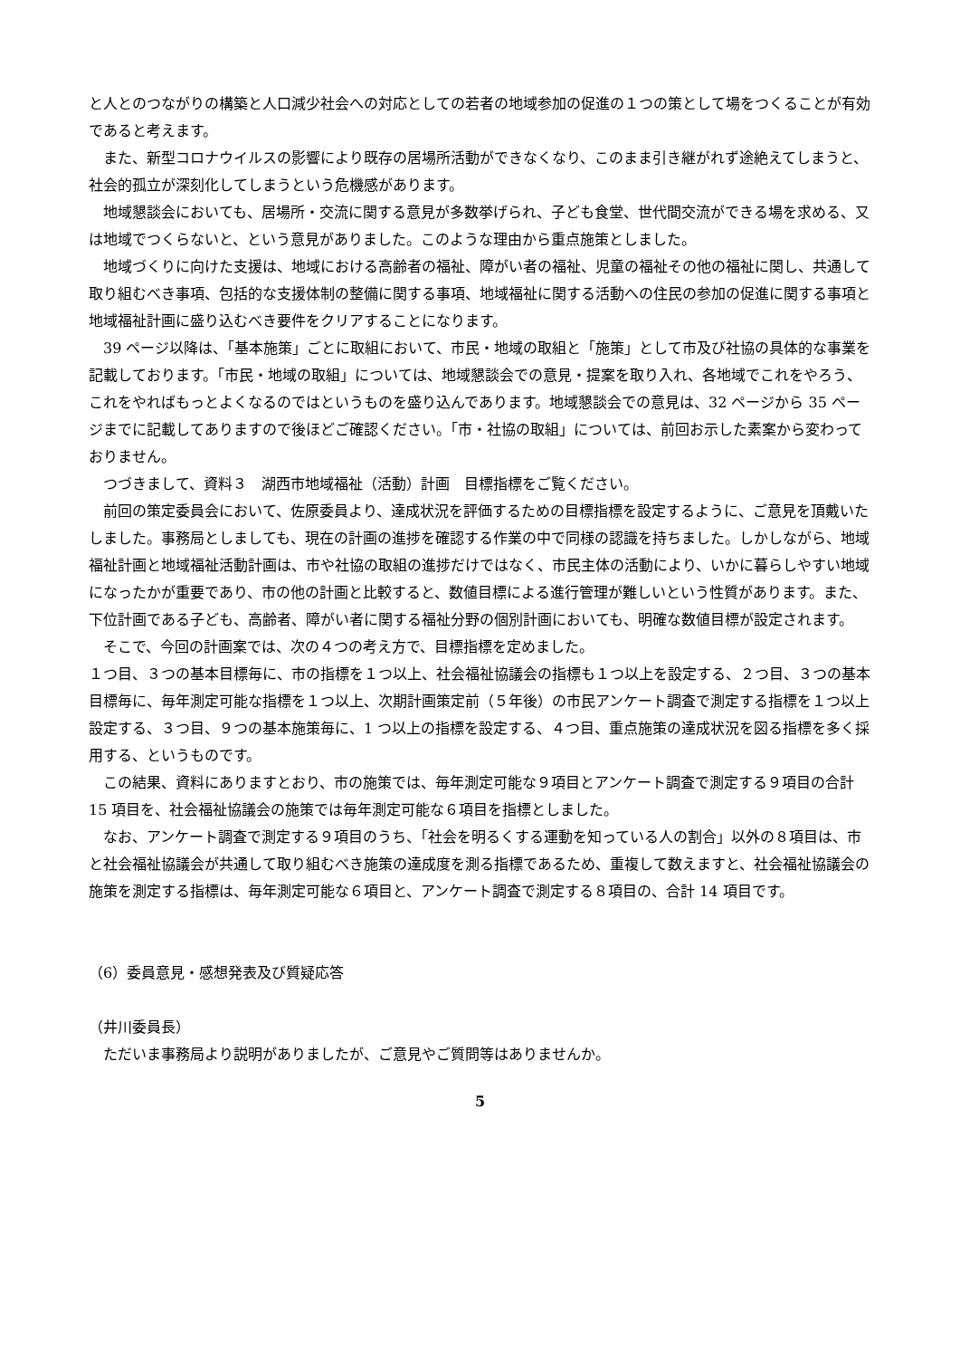と人とのつながりの構築と人口減少社会への対応としての若者の地域参加の促進の１つの策として場をつくることが有効であると考えます。
また、新型コロナウイルスの影響により既存の居場所活動ができなくなり、このまま引き継がれず途絶えてしまうと、社会的孤立が深刻化してしまうという危機感があります。
地域懇談会においても、居場所・交流に関する意見が多数挙げられ、子ども食堂、世代間交流ができる場を求める、又は地域でつくらないと、という意見がありました。このような理由から重点施策としました。
地域づくりに向けた支援は、地域における高齢者の福祉、障がい者の福祉、児童の福祉その他の福祉に関し、共通して取り組むべき事項、包括的な支援体制の整備に関する事項、地域福祉に関する活動への住民の参加の促進に関する事項と地域福祉計画に盛り込むべき要件をクリアすることになります。
39 ページ以降は、「基本施策」ごとに取組において、市民・地域の取組と「施策」として市及び社協の具体的な事業を記載しております。「市民・地域の取組」については、地域懇談会での意見・提案を取り入れ、各地域でこれをやろう、これをやればもっとよくなるのではというものを盛り込んであります。地域懇談会での意見は、32 ページから 35 ページまでに記載してありますので後ほどご確認ください。「市・社協の取組」については、前回お示した素案から変わっておりません。
つづきまして、資料３　湖西市地域福祉（活動）計画　目標指標をご覧ください。
前回の策定委員会において、佐原委員より、達成状況を評価するための目標指標を設定するように、ご意見を頂戴いたしました。事務局としましても、現在の計画の進捗を確認する作業の中で同様の認識を持ちました。しかしながら、地域福祉計画と地域福祉活動計画は、市や社協の取組の進捗だけではなく、市民主体の活動により、いかに暮らしやすい地域になったかが重要であり、市の他の計画と比較すると、数値目標による進行管理が難しいという性質があります。また、下位計画である子ども、高齢者、障がい者に関する福祉分野の個別計画においても、明確な数値目標が設定されます。
そこで、今回の計画案では、次の４つの考え方で、目標指標を定めました。
１つ目、３つの基本目標毎に、市の指標を１つ以上、社会福祉協議会の指標も１つ以上を設定する、２つ目、３つの基本目標毎に、毎年測定可能な指標を１つ以上、次期計画策定前（５年後）の市民アンケート調査で測定する指標を１つ以上設定する、３つ目、９つの基本施策毎に、1 つ以上の指標を設定する、４つ目、重点施策の達成状況を図る指標を多く採用する、というものです。
この結果、資料にありますとおり、市の施策では、毎年測定可能な９項目とアンケート調査で測定する９項目の合計 15 項目を、社会福祉協議会の施策では毎年測定可能な６項目を指標としました。
なお、アンケート調査で測定する９項目のうち、「社会を明るくする運動を知っている人の割合」以外の８項目は、市と社会福祉協議会が共通して取り組むべき施策の達成度を測る指標であるため、重複して数えますと、社会福祉協議会の施策を測定する指標は、毎年測定可能な６項目と、アンケート調査で測定する８項目の、合計 14 項目です。
（6）委員意見・感想発表及び質疑応答
（井川委員長）
ただいま事務局より説明がありましたが、ご意見やご質問等はありませんか。
5